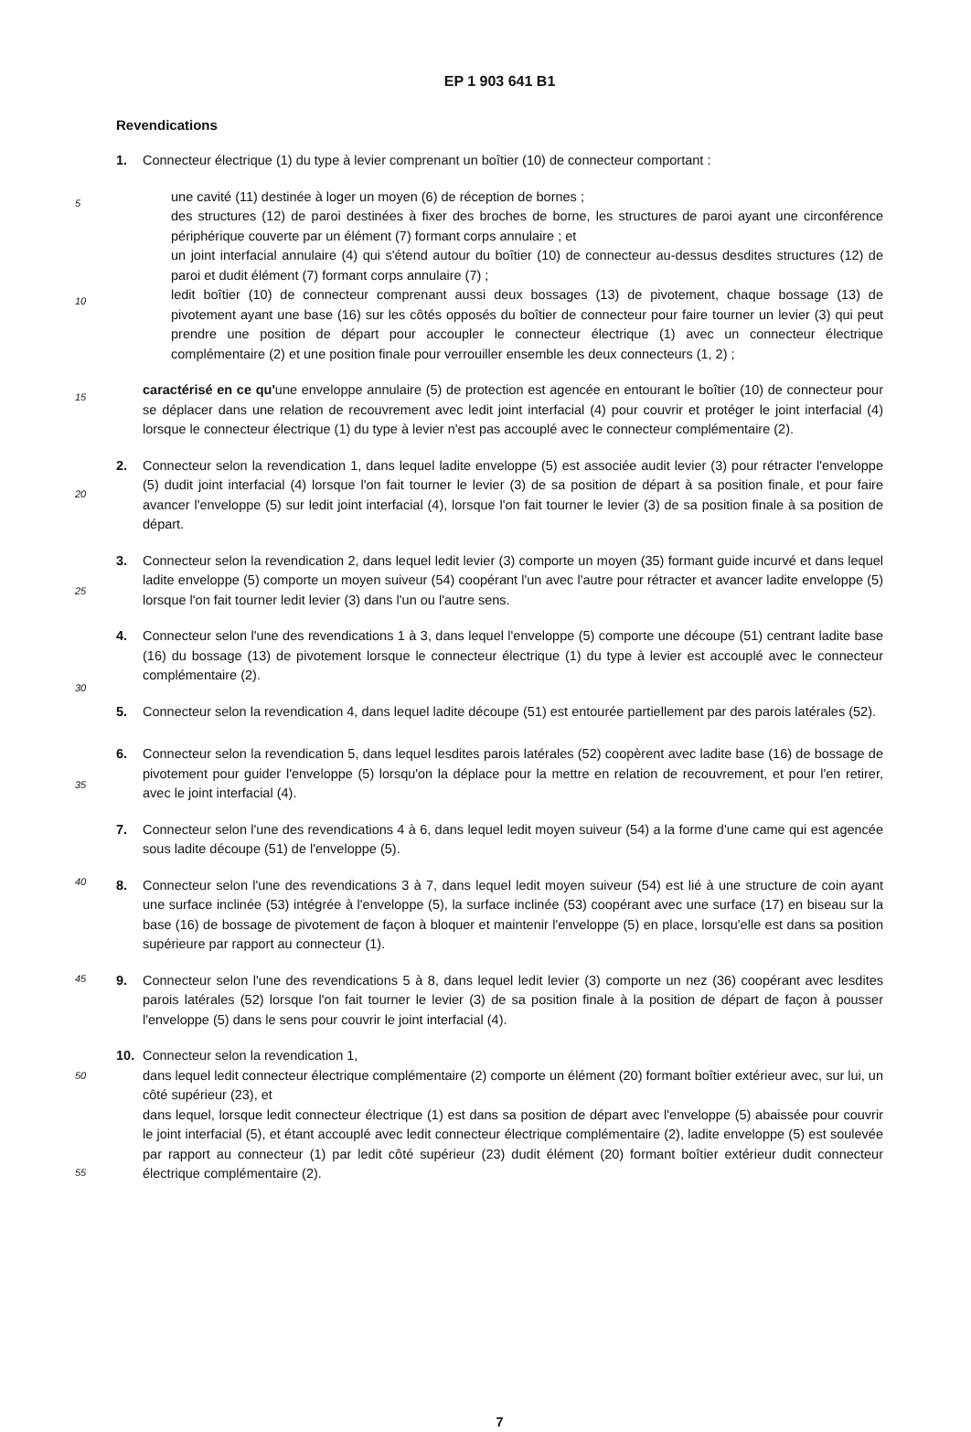EP 1 903 641 B1
Revendications
1. Connecteur électrique (1) du type à levier comprenant un boîtier (10) de connecteur comportant :
5
une cavité (11) destinée à loger un moyen (6) de réception de bornes ;
des structures (12) de paroi destinées à fixer des broches de borne, les structures de paroi ayant une circonférence périphérique couverte par un élément (7) formant corps annulaire ; et
un joint interfacial annulaire (4) qui s'étend autour du boîtier (10) de connecteur au-dessus desdites structures (12) de paroi et dudit élément (7) formant corps annulaire (7) ;
10
ledit boîtier (10) de connecteur comprenant aussi deux bossages (13) de pivotement, chaque bossage (13) de pivotement ayant une base (16) sur les côtés opposés du boîtier de connecteur pour faire tourner un levier (3) qui peut prendre une position de départ pour accoupler le connecteur électrique (1) avec un connecteur électrique complémentaire (2) et une position finale pour verrouiller ensemble les deux connecteurs (1, 2) ;
15
caractérisé en ce qu'une enveloppe annulaire (5) de protection est agencée en entourant le boîtier (10) de connecteur pour se déplacer dans une relation de recouvrement avec ledit joint interfacial (4) pour couvrir et protéger le joint interfacial (4) lorsque le connecteur électrique (1) du type à levier n'est pas accouplé avec le connecteur complémentaire (2).
20
2. Connecteur selon la revendication 1, dans lequel ladite enveloppe (5) est associée audit levier (3) pour rétracter l'enveloppe (5) dudit joint interfacial (4) lorsque l'on fait tourner le levier (3) de sa position de départ à sa position finale, et pour faire avancer l'enveloppe (5) sur ledit joint interfacial (4), lorsque l'on fait tourner le levier (3) de sa position finale à sa position de départ.
25
3. Connecteur selon la revendication 2, dans lequel ledit levier (3) comporte un moyen (35) formant guide incurvé et dans lequel ladite enveloppe (5) comporte un moyen suiveur (54) coopérant l'un avec l'autre pour rétracter et avancer ladite enveloppe (5) lorsque l'on fait tourner ledit levier (3) dans l'un ou l'autre sens.
30
4. Connecteur selon l'une des revendications 1 à 3, dans lequel l'enveloppe (5) comporte une découpe (51) centrant ladite base (16) du bossage (13) de pivotement lorsque le connecteur électrique (1) du type à levier est accouplé avec le connecteur complémentaire (2).
5. Connecteur selon la revendication 4, dans lequel ladite découpe (51) est entourée partiellement par des parois latérales (52).
35
6. Connecteur selon la revendication 5, dans lequel lesdites parois latérales (52) coopèrent avec ladite base (16) de bossage de pivotement pour guider l'enveloppe (5) lorsqu'on la déplace pour la mettre en relation de recouvrement, et pour l'en retirer, avec le joint interfacial (4).
40
7. Connecteur selon l'une des revendications 4 à 6, dans lequel ledit moyen suiveur (54) a la forme d'une came qui est agencée sous ladite découpe (51) de l'enveloppe (5).
45
8. Connecteur selon l'une des revendications 3 à 7, dans lequel ledit moyen suiveur (54) est lié à une structure de coin ayant une surface inclinée (53) intégrée à l'enveloppe (5), la surface inclinée (53) coopérant avec une surface (17) en biseau sur la base (16) de bossage de pivotement de façon à bloquer et maintenir l'enveloppe (5) en place, lorsqu'elle est dans sa position supérieure par rapport au connecteur (1).
50
9. Connecteur selon l'une des revendications 5 à 8, dans lequel ledit levier (3) comporte un nez (36) coopérant avec lesdites parois latérales (52) lorsque l'on fait tourner le levier (3) de sa position finale à la position de départ de façon à pousser l'enveloppe (5) dans le sens pour couvrir le joint interfacial (4).
55
10. Connecteur selon la revendication 1,
dans lequel ledit connecteur électrique complémentaire (2) comporte un élément (20) formant boîtier extérieur avec, sur lui, un côté supérieur (23), et
dans lequel, lorsque ledit connecteur électrique (1) est dans sa position de départ avec l'enveloppe (5) abaissée pour couvrir le joint interfacial (5), et étant accouplé avec ledit connecteur électrique complémentaire (2), ladite enveloppe (5) est soulevée par rapport au connecteur (1) par ledit côté supérieur (23) dudit élément (20) formant boîtier extérieur dudit connecteur électrique complémentaire (2).
7